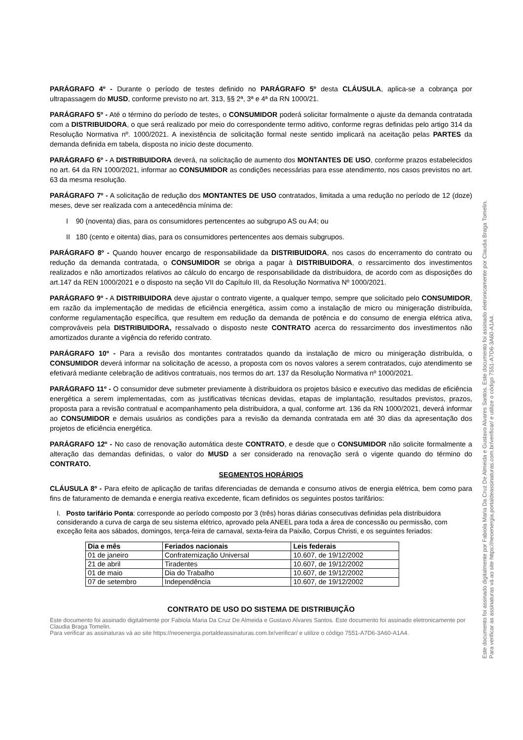PARÁGRAFO 4º - Durante o período de testes definido no PARÁGRAFO 5º desta CLÁUSULA, aplica-se a cobrança por ultrapassagem do MUSD, conforme previsto no art. 313, §§ 2ª, 3ª e 4ª da RN 1000/21.
PARÁGRAFO 5º - Até o término do período de testes, o CONSUMIDOR poderá solicitar formalmente o ajuste da demanda contratada com a DISTRIBUIDORA, o que será realizado por meio do correspondente termo aditivo, conforme regras definidas pelo artigo 314 da Resolução Normativa nº. 1000/2021. A inexistência de solicitação formal neste sentido implicará na aceitação pelas PARTES da demanda definida em tabela, disposta no inicio deste documento.
PARÁGRAFO 6º - A DISTRIBUIDORA deverá, na solicitação de aumento dos MONTANTES DE USO, conforme prazos estabelecidos no art. 64 da RN 1000/2021, informar ao CONSUMIDOR as condições necessárias para esse atendimento, nos casos previstos no art. 63 da mesma resolução.
PARÁGRAFO 7º - A solicitação de redução dos MONTANTES DE USO contratados, limitada a uma redução no período de 12 (doze) meses, deve ser realizada com a antecedência mínima de:
I 90 (noventa) dias, para os consumidores pertencentes ao subgrupo AS ou A4; ou
II 180 (cento e oitenta) dias, para os consumidores pertencentes aos demais subgrupos.
PARÁGRAFO 8º - Quando houver encargo de responsabilidade da DISTRIBUIDORA, nos casos do encerramento do contrato ou redução da demanda contratada, o CONSUMIDOR se obriga a pagar à DISTRIBUIDORA, o ressarcimento dos investimentos realizados e não amortizados relativos ao cálculo do encargo de responsabilidade da distribuidora, de acordo com as disposições do art.147 da REN 1000/2021 e o disposto na seção VII do Capítulo III, da Resolução Normativa Nº 1000/2021.
PARÁGRAFO 9º - A DISTRIBUIDORA deve ajustar o contrato vigente, a qualquer tempo, sempre que solicitado pelo CONSUMIDOR, em razão da implementação de medidas de eficiência energética, assim como a instalação de micro ou minigeração distribuída, conforme regulamentação específica, que resultem em redução da demanda de potência e do consumo de energia elétrica ativa, comprováveis pela DISTRIBUIDORA, ressalvado o disposto neste CONTRATO acerca do ressarcimento dos investimentos não amortizados durante a vigência do referido contrato.
PARÁGRAFO 10º - Para a revisão dos montantes contratados quando da instalação de micro ou minigeração distribuída, o CONSUMIDOR deverá informar na solicitação de acesso, a proposta com os novos valores a serem contratados, cujo atendimento se efetivará mediante celebração de aditivos contratuais, nos termos do art. 137 da Resolução Normativa nº 1000/2021.
PARÁGRAFO 11º - O consumidor deve submeter previamente à distribuidora os projetos básico e executivo das medidas de eficiência energética a serem implementadas, com as justificativas técnicas devidas, etapas de implantação, resultados previstos, prazos, proposta para a revisão contratual e acompanhamento pela distribuidora, a qual, conforme art. 136 da RN 1000/2021, deverá informar ao CONSUMIDOR e demais usuários as condições para a revisão da demanda contratada em até 30 dias da apresentação dos projetos de eficiência energética.
PARÁGRAFO 12º - No caso de renovação automática deste CONTRATO, e desde que o CONSUMIDOR não solicite formalmente a alteração das demandas definidas, o valor do MUSD a ser considerado na renovação será o vigente quando do término do CONTRATO.
SEGMENTOS HORÁRIOS
CLÁUSULA 8º - Para efeito de aplicação de tarifas diferenciadas de demanda e consumo ativos de energia elétrica, bem como para fins de faturamento de demanda e energia reativa excedente, ficam definidos os seguintes postos tarifários:
I. Posto tarifário Ponta: corresponde ao período composto por 3 (três) horas diárias consecutivas definidas pela distribuidora considerando a curva de carga de seu sistema elétrico, aprovado pela ANEEL para toda a área de concessão ou permissão, com exceção feita aos sábados, domingos, terça-feira de carnaval, sexta-feira da Paixão, Corpus Christi, e os seguintes feriados:
| Dia e mês | Feriados nacionais | Leis federais |
| --- | --- | --- |
| 01 de janeiro | Confraternização Universal | 10.607, de 19/12/2002 |
| 21 de abril | Tiradentes | 10.607, de 19/12/2002 |
| 01 de maio | Dia do Trabalho | 10.607, de 19/12/2002 |
| 07 de setembro | Independência | 10.607, de 19/12/2002 |
CONTRATO DE USO DO SISTEMA DE DISTRIBUIÇÃO
Este documento foi assinado digitalmente por Fabiola Maria Da Cruz De Almeida e Gustavo Alvares Santos. Este documento foi assinado eletronicamente por Claudia Braga Tomelin.
Para verificar as assinaturas vá ao site https://neoenergia.portaldeassinaturas.com.br/verificar/ e utilize o código 7551-A7D6-3A60-A1A4.
Este documento foi assinado digitalmente por Fabiola Maria Da Cruz De Almeida e Gustavo Alvares Santos. Este documento foi assinado eletronicamente por Claudia Braga Tomelin.
Para verificar as assinaturas vá ao site https://neoenergia.portaldeassinaturas.com.br/verificar/ e utilize o código 7551-A7D6-3A60-A1A4.